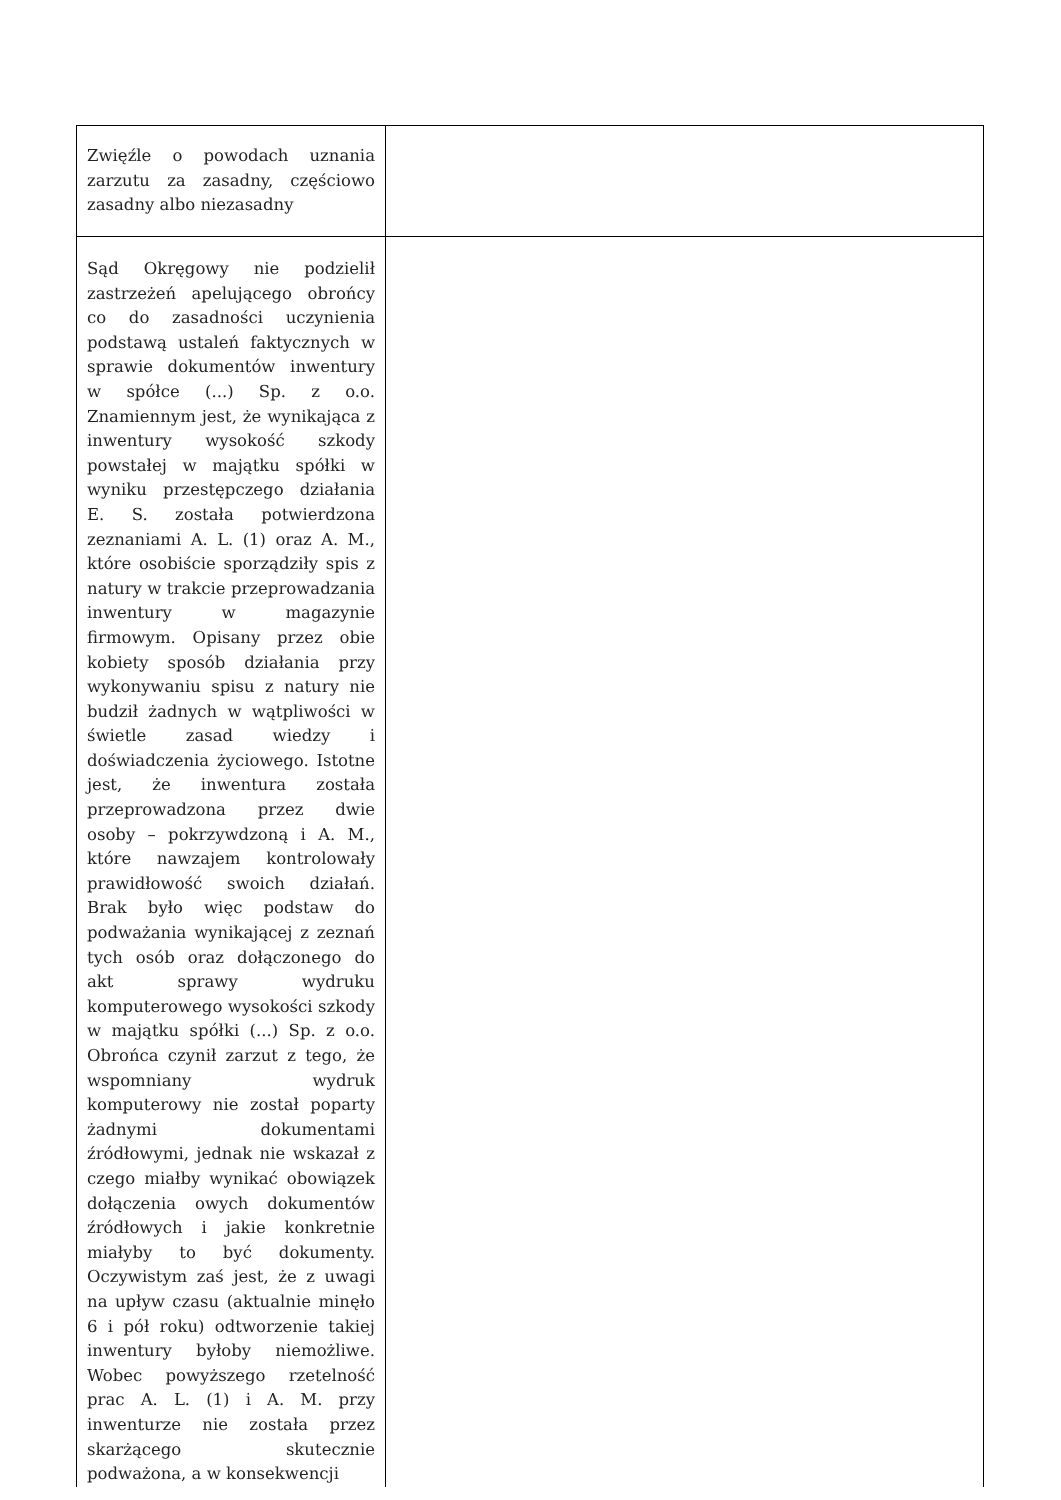| Zwięźle o powodach uznania zarzutu za zasadny, częściowo zasadny albo niezasadny | |
| Sąd Okręgowy nie podzielił zastrzeżeń apelującego obrońcy co do zasadności uczynienia podstawą ustaleń faktycznych w sprawie dokumentów inwentury w spółce (...) Sp. z o.o. Znamiennym jest, że wynikająca z inwentury wysokość szkody powstałej w majątku spółki w wyniku przestępczego działania E. S. została potwierdzona zeznaniami A. L. (1) oraz A. M., które osobiście sporządziły spis z natury w trakcie przeprowadzania inwentury w magazynie firmowym. Opisany przez obie kobiety sposób działania przy wykonywaniu spisu z natury nie budził żadnych w wątpliwości w świetle zasad wiedzy i doświadczenia życiowego. Istotne jest, że inwentura została przeprowadzona przez dwie osoby – pokrzywdzoną i A. M., które nawzajem kontrolowały prawidłowość swoich działań. Brak było więc podstaw do podważania wynikającej z zeznań tych osób oraz dołączonego do akt sprawy wydruku komputerowego wysokości szkody w majątku spółki (...) Sp. z o.o. Obrońca czynił zarzut z tego, że wspomniany wydruk komputerowy nie został poparty żadnymi dokumentami źródłowymi, jednak nie wskazał z czego miałby wynikać obowiązek dołączenia owych dokumentów źródłowych i jakie konkretnie miałyby to być dokumenty. Oczywistym zaś jest, że z uwagi na upływ czasu (aktualnie minęło 6 i pół roku) odtworzenie takiej inwentury byłoby niemożliwe. Wobec powyższego rzetelność prac A. L. (1) i A. M. przy inwenturze nie została przez skarżącego skutecznie podważona, a w konsekwencji | |